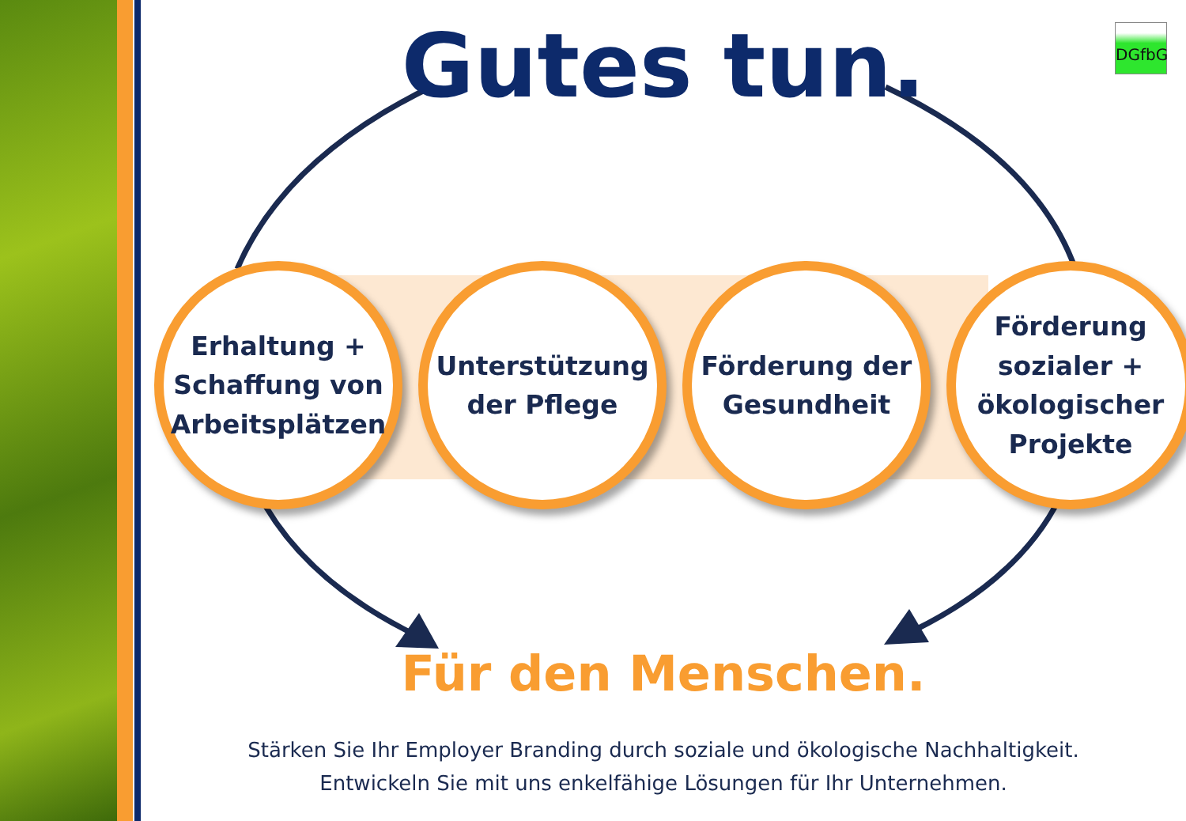Gutes tun. DGfbG
Erhaltung +
Schaffung von
Arbeitsplätzen
Unterstützung
der Pflege
Förderung der
Gesundheit
Förderung
sozialer +
ökologischer
Projekte
Für den Menschen.
Stärken Sie Ihr Employer Branding durch soziale und ökologische Nachhaltigkeit.
Entwickeln Sie mit uns enkelfähige Lösungen für Ihr Unternehmen.